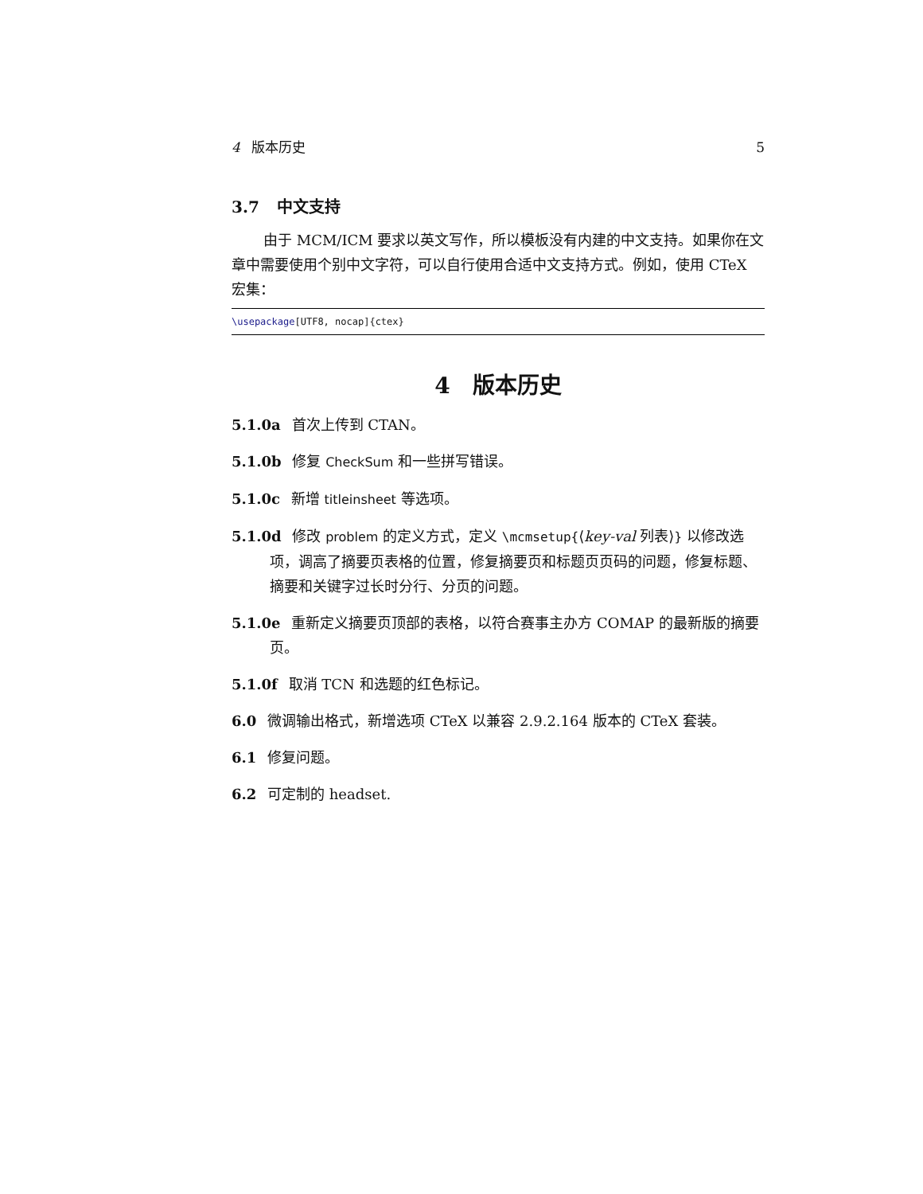4 版本历史 5
3.7 中文支持
由于 MCM/ICM 要求以英文写作，所以模板没有内建的中文支持。如果你在文章中需要使用个别中文字符，可以自行使用合适中文支持方式。例如，使用 CTeX 宏集：
\usepackage[UTF8, nocap]{ctex}
4 版本历史
5.1.0a 首次上传到 CTAN。
5.1.0b 修复 CheckSum 和一些拼写错误。
5.1.0c 新增 titleinsheet 等选项。
5.1.0d 修改 problem 的定义方式，定义 \mcmsetup{⟨key-val 列表⟩} 以修改选项，调高了摘要页表格的位置，修复摘要页和标题页页码的问题，修复标题、摘要和关键字过长时分行、分页的问题。
5.1.0e 重新定义摘要页顶部的表格，以符合赛事主办方 COMAP 的最新版的摘要页。
5.1.0f 取消 TCN 和选题的红色标记。
6.0 微调输出格式，新增选项 CTeX 以兼容 2.9.2.164 版本的 CTeX 套装。
6.1 修复问题。
6.2 可定制的 headset.